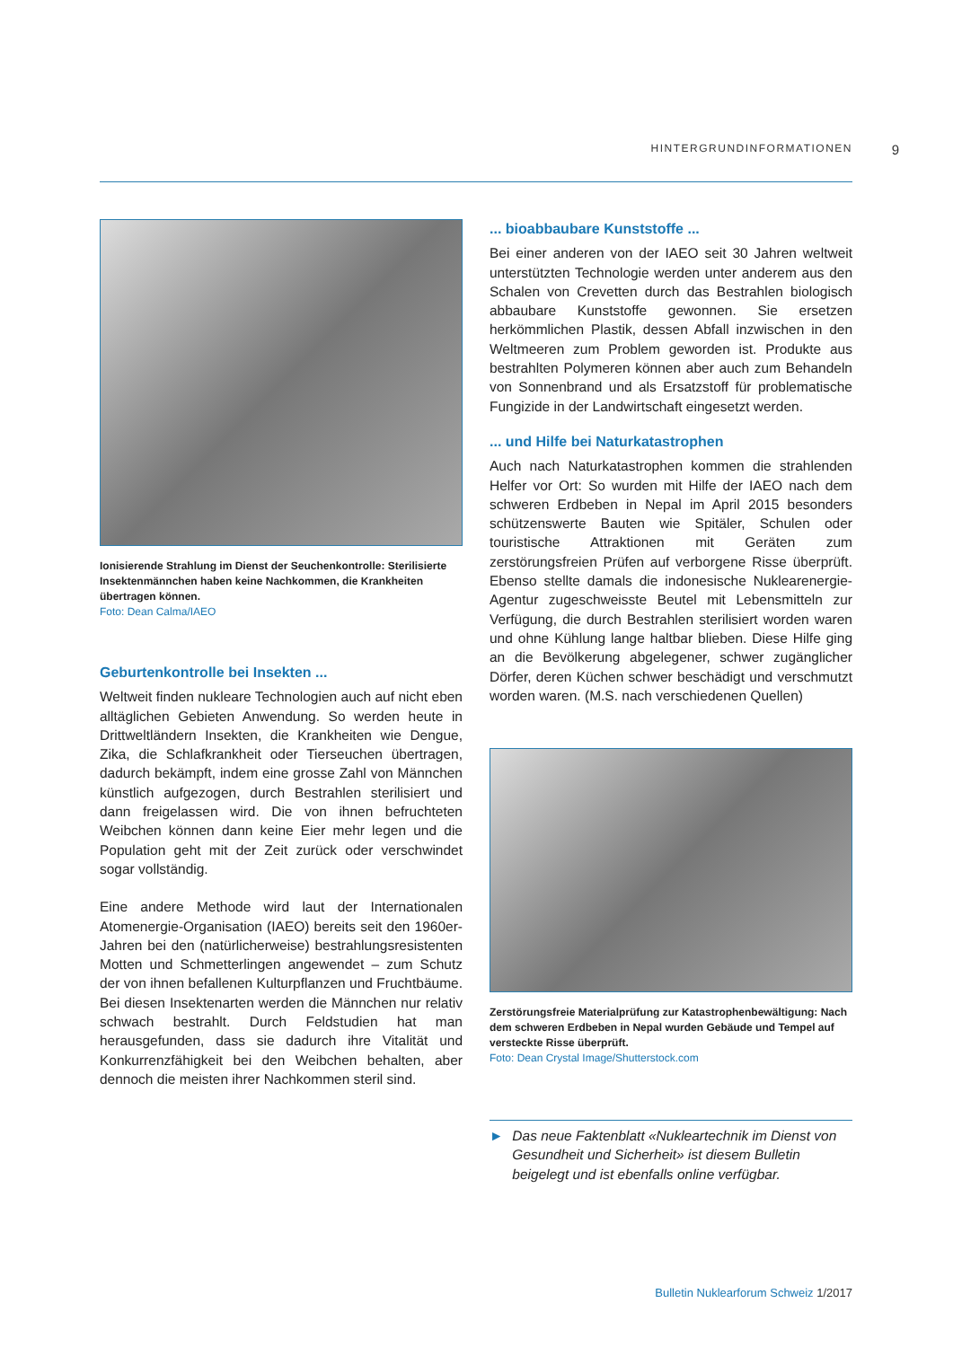HINTERGRUNDINFORMATIONEN 9
Ionisierende Strahlung im Dienst der Seuchenkontrolle: Sterilisierte Insektenmännchen haben keine Nachkommen, die Krankheiten übertragen können.
Foto: Dean Calma/IAEO
Geburtenkontrolle bei Insekten ...
Weltweit finden nukleare Technologien auch auf nicht eben alltäglichen Gebieten Anwendung. So werden heute in Drittweltländern Insekten, die Krankheiten wie Dengue, Zika, die Schlafkrankheit oder Tierseuchen übertragen, dadurch bekämpft, indem eine grosse Zahl von Männchen künstlich aufgezogen, durch Bestrahlen sterilisiert und dann freigelassen wird. Die von ihnen befruchteten Weibchen können dann keine Eier mehr legen und die Population geht mit der Zeit zurück oder verschwindet sogar vollständig.
Eine andere Methode wird laut der Internationalen Atomenergie-Organisation (IAEO) bereits seit den 1960er-Jahren bei den (natürlicherweise) bestrahlungsresistenten Motten und Schmetterlingen angewendet – zum Schutz der von ihnen befallenen Kulturpflanzen und Fruchtbäume. Bei diesen Insektenarten werden die Männchen nur relativ schwach bestrahlt. Durch Feldstudien hat man herausgefunden, dass sie dadurch ihre Vitalität und Konkurrenzfähigkeit bei den Weibchen behalten, aber dennoch die meisten ihrer Nachkommen steril sind.
... bioabbaubare Kunststoffe ...
Bei einer anderen von der IAEO seit 30 Jahren weltweit unterstützten Technologie werden unter anderem aus den Schalen von Crevetten durch das Bestrahlen biologisch abbaubare Kunststoffe gewonnen. Sie ersetzen herkömmlichen Plastik, dessen Abfall inzwischen in den Weltmeeren zum Problem geworden ist. Produkte aus bestrahlten Polymeren können aber auch zum Behandeln von Sonnenbrand und als Ersatzstoff für problematische Fungizide in der Landwirtschaft eingesetzt werden.
... und Hilfe bei Naturkatastrophen
Auch nach Naturkatastrophen kommen die strahlenden Helfer vor Ort: So wurden mit Hilfe der IAEO nach dem schweren Erdbeben in Nepal im April 2015 besonders schützenswerte Bauten wie Spitäler, Schulen oder touristische Attraktionen mit Geräten zum zerstörungsfreien Prüfen auf verborgene Risse überprüft. Ebenso stellte damals die indonesische Nuklearenergie-Agentur zugeschweisste Beutel mit Lebensmitteln zur Verfügung, die durch Bestrahlen sterilisiert worden waren und ohne Kühlung lange haltbar blieben. Diese Hilfe ging an die Bevölkerung abgelegener, schwer zugänglicher Dörfer, deren Küchen schwer beschädigt und verschmutzt worden waren. (M.S. nach verschiedenen Quellen)
Zerstörungsfreie Materialprüfung zur Katastrophenbewältigung: Nach dem schweren Erdbeben in Nepal wurden Gebäude und Tempel auf versteckte Risse überprüft.
Foto: Dean Crystal Image/Shutterstock.com
► Das neue Faktenblatt «Nukleartechnik im Dienst von Gesundheit und Sicherheit» ist diesem Bulletin beigelegt und ist ebenfalls online verfügbar.
Bulletin Nuklearforum Schweiz 1/2017